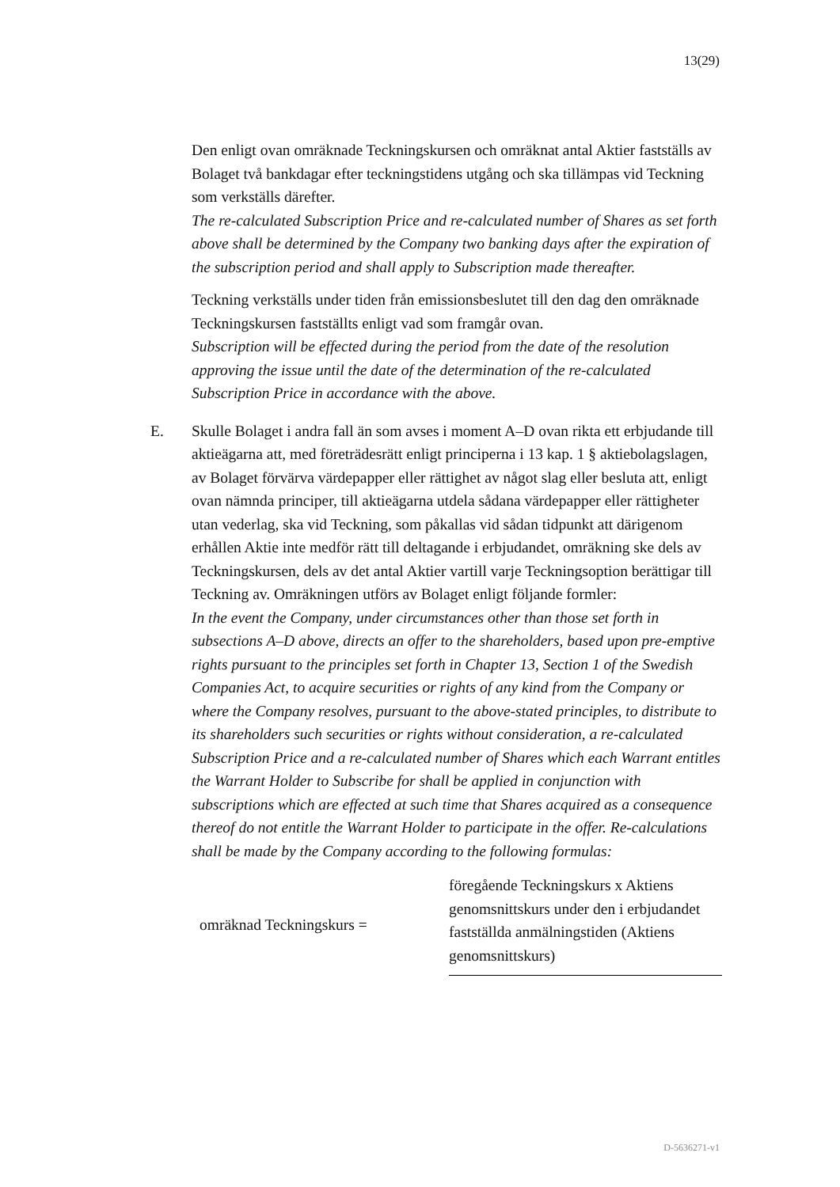13(29)
Den enligt ovan omräknade Teckningskursen och omräknat antal Aktier fastställs av Bolaget två bankdagar efter teckningstidens utgång och ska tillämpas vid Teckning som verkställs därefter.
The re-calculated Subscription Price and re-calculated number of Shares as set forth above shall be determined by the Company two banking days after the expiration of the subscription period and shall apply to Subscription made thereafter.
Teckning verkställs under tiden från emissionsbeslutet till den dag den omräknade Teckningskursen fastställts enligt vad som framgår ovan.
Subscription will be effected during the period from the date of the resolution approving the issue until the date of the determination of the re-calculated Subscription Price in accordance with the above.
E.
Skulle Bolaget i andra fall än som avses i moment A–D ovan rikta ett erbjudande till aktieägarna att, med företrädesrätt enligt principerna i 13 kap. 1 § aktiebolagslagen, av Bolaget förvärva värdepapper eller rättighet av något slag eller besluta att, enligt ovan nämnda principer, till aktieägarna utdela sådana värdepapper eller rättigheter utan vederlag, ska vid Teckning, som påkallas vid sådan tidpunkt att därigenom erhållen Aktie inte medför rätt till deltagande i erbjudandet, omräkning ske dels av Teckningskursen, dels av det antal Aktier vartill varje Teckningsoption berättigar till Teckning av. Omräkningen utförs av Bolaget enligt följande formler:
In the event the Company, under circumstances other than those set forth in subsections A–D above, directs an offer to the shareholders, based upon pre-emptive rights pursuant to the principles set forth in Chapter 13, Section 1 of the Swedish Companies Act, to acquire securities or rights of any kind from the Company or where the Company resolves, pursuant to the above-stated principles, to distribute to its shareholders such securities or rights without consideration, a re-calculated Subscription Price and a re-calculated number of Shares which each Warrant entitles the Warrant Holder to Subscribe for shall be applied in conjunction with subscriptions which are effected at such time that Shares acquired as a consequence thereof do not entitle the Warrant Holder to participate in the offer. Re-calculations shall be made by the Company according to the following formulas:
omräknad Teckningskurs = föregående Teckningskurs x Aktiens genomsnittskurs under den i erbjudandet fastställda anmälningstiden (Aktiens genomsnittskurs)
D-5636271-v1